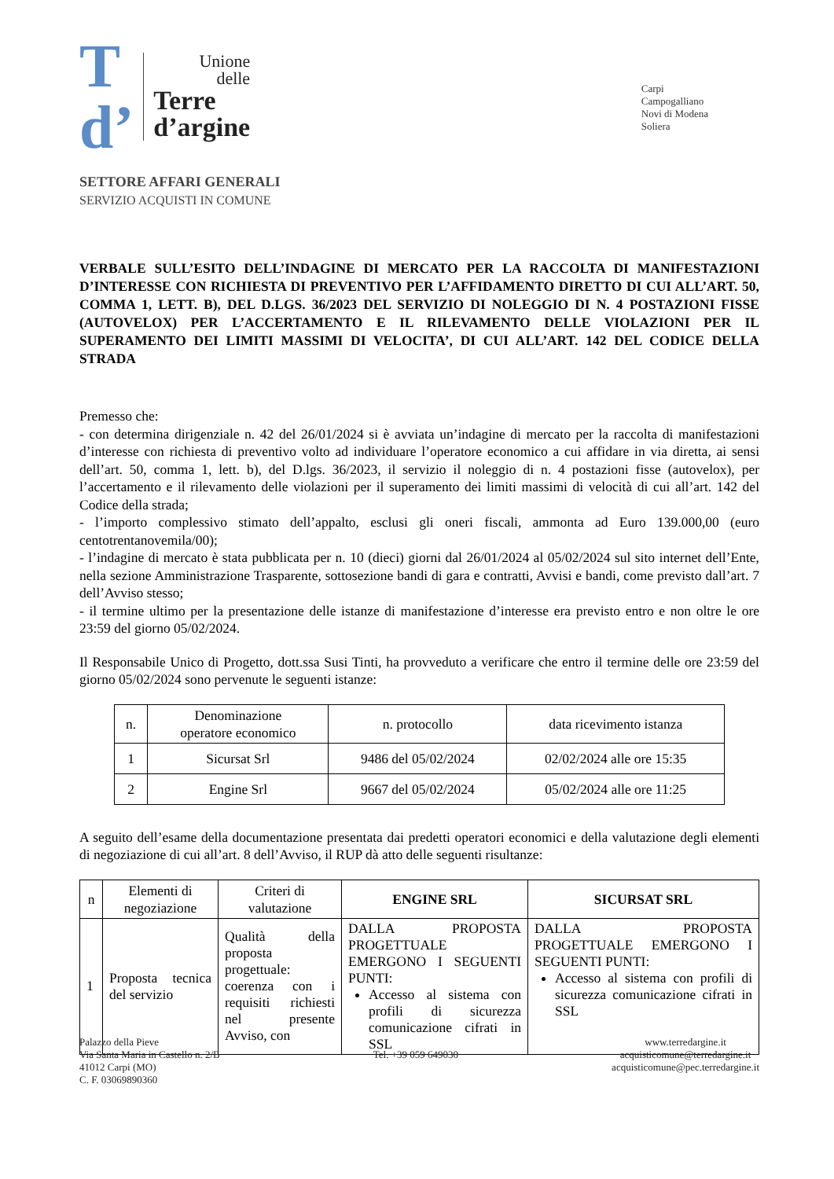T
d’
Unione
delle
Terre
d’argine
SETTORE AFFARI GENERALI
SERVIZIO ACQUISTI IN COMUNE
Carpi
Campogalliano
Novi di Modena
Soliera
VERBALE SULL’ESITO DELL’INDAGINE DI MERCATO PER LA RACCOLTA DI MANIFESTAZIONI D’INTERESSE CON RICHIESTA DI PREVENTIVO PER L’AFFIDAMENTO DIRETTO DI CUI ALL’ART. 50, COMMA 1, LETT. B), DEL D.LGS. 36/2023 DEL SERVIZIO DI NOLEGGIO DI N. 4 POSTAZIONI FISSE (AUTOVELOX) PER L’ACCERTAMENTO E IL RILEVAMENTO DELLE VIOLAZIONI PER IL SUPERAMENTO DEI LIMITI MASSIMI DI VELOCITA’, DI CUI ALL’ART. 142 DEL CODICE DELLA STRADA
Premesso che:
- con determina dirigenziale n. 42 del 26/01/2024 si è avviata un’indagine di mercato per la raccolta di manifestazioni d’interesse con richiesta di preventivo volto ad individuare l’operatore economico a cui affidare in via diretta, ai sensi dell’art. 50, comma 1, lett. b), del D.lgs. 36/2023, il servizio il noleggio di n. 4 postazioni fisse (autovelox), per l’accertamento e il rilevamento delle violazioni per il superamento dei limiti massimi di velocità di cui all’art. 142 del Codice della strada;
- l’importo complessivo stimato dell’appalto, esclusi gli oneri fiscali, ammonta ad Euro 139.000,00 (euro centotrentanovemila/00);
- l’indagine di mercato è stata pubblicata per n. 10 (dieci) giorni dal 26/01/2024 al 05/02/2024 sul sito internet dell’Ente, nella sezione Amministrazione Trasparente, sottosezione bandi di gara e contratti, Avvisi e bandi, come previsto dall’art. 7 dell’Avviso stesso;
- il termine ultimo per la presentazione delle istanze di manifestazione d’interesse era previsto entro e non oltre le ore 23:59 del giorno 05/02/2024.
Il Responsabile Unico di Progetto, dott.ssa Susi Tinti, ha provveduto a verificare che entro il termine delle ore 23:59 del giorno 05/02/2024 sono pervenute le seguenti istanze:
| n. | Denominazione operatore economico | n. protocollo | data ricevimento istanza |
| --- | --- | --- | --- |
| 1 | Sicursat Srl | 9486 del 05/02/2024 | 02/02/2024 alle ore 15:35 |
| 2 | Engine Srl | 9667 del 05/02/2024 | 05/02/2024 alle ore 11:25 |
A seguito dell’esame della documentazione presentata dai predetti operatori economici e della valutazione degli elementi di negoziazione di cui all’art. 8 dell’Avviso, il RUP dà atto delle seguenti risultanze:
| n | Elementi di negoziazione | Criteri di valutazione | ENGINE SRL | SICURSAT SRL |
| --- | --- | --- | --- | --- |
| 1 | Proposta tecnica del servizio | Qualità della proposta progettuale: coerenza con i requisiti richiesti nel presente Avviso, con | DALLA PROPOSTA PROGETTUALE EMERGONO I SEGUENTI PUNTI: Accesso al sistema con profili di sicurezza comunicazione cifrati in SSL | DALLA PROPOSTA PROGETTUALE EMERGONO I SEGUENTI PUNTI: Accesso al sistema con profili di sicurezza comunicazione cifrati in SSL |
Palazzo della Pieve
Via Santa Maria in Castello n. 2/B
41012 Carpi (MO)
C. F. 03069890360
Tel. +39 059 649030
www.terredargine.it
acquisticomune@terredargine.it
acquisticomune@pec.terredargine.it